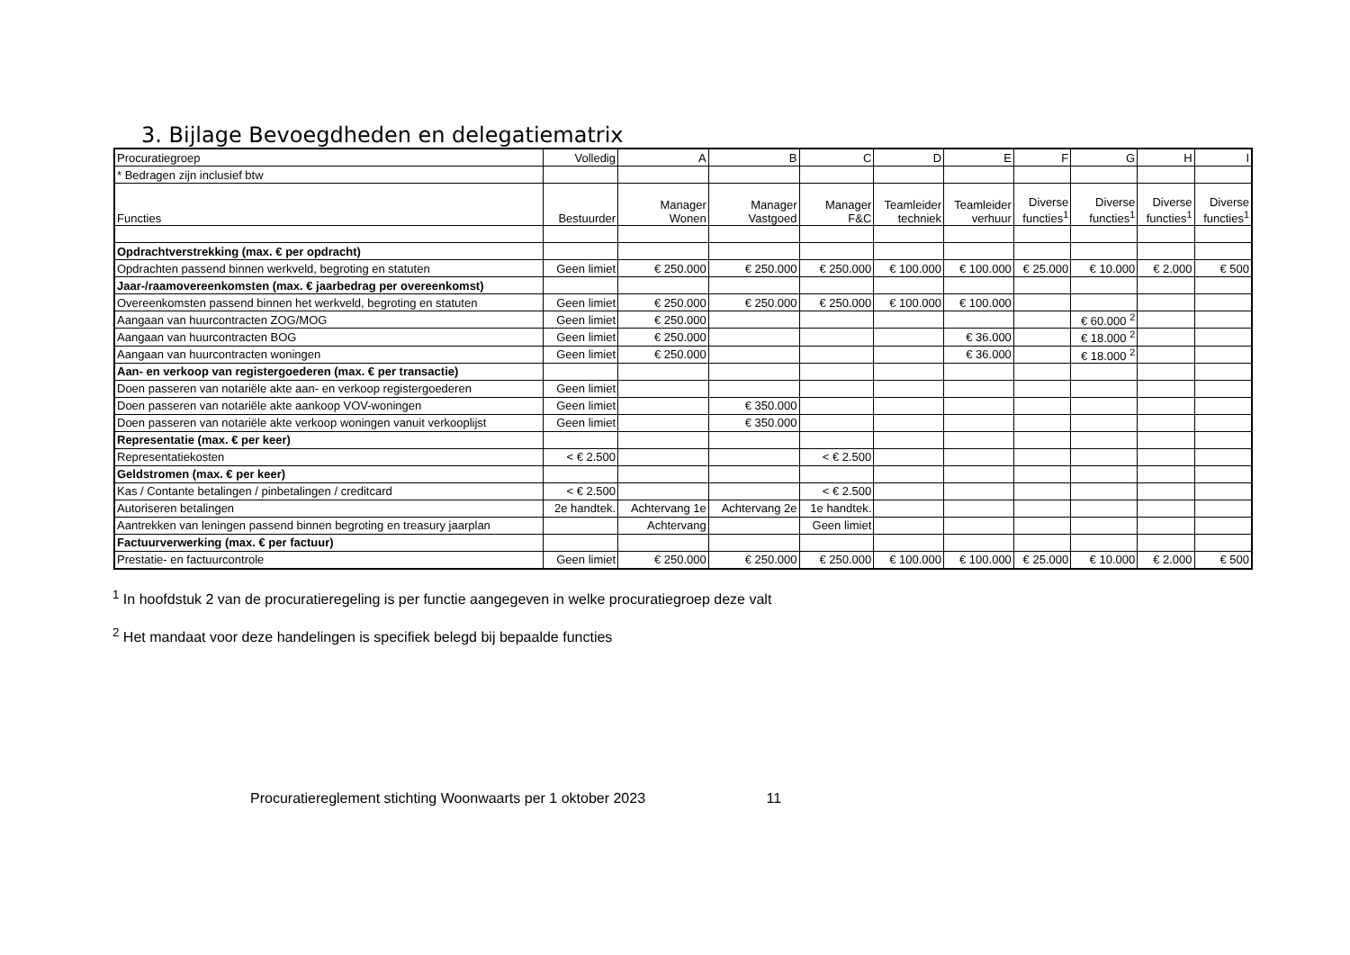3. Bijlage Bevoegdheden en delegatiematrix
| Procuratiegroep | Volledig | A | B | C | D | E | F | G | H | I |
| * Bedragen zijn inclusief btw | | | | | | | | | | |
| Functies | Bestuurder | Manager Wonen | Manager Vastgoed | Manager F&C | Teamleider techniek | Teamleider verhuur | Diverse functies<sup>1</sup> | Diverse functies<sup>1</sup> | Diverse functies<sup>1</sup> | Diverse functies<sup>1</sup> |
| Opdrachtverstrekking (max. € per opdracht) | | | | | | | | | | |
| Opdrachten passend binnen werkveld, begroting en statuten | Geen limiet | € 250.000 | € 250.000 | € 250.000 | € 100.000 | € 100.000 | € 25.000 | € 10.000 | € 2.000 | € 500 |
| Jaar-/raamovereenkomsten (max. € jaarbedrag per overeenkomst) | | | | | | | | | | |
| Overeenkomsten passend binnen het werkveld, begroting en statuten | Geen limiet | € 250.000 | € 250.000 | € 250.000 | € 100.000 | € 100.000 | | | | |
| Aangaan van huurcontracten ZOG/MOG | Geen limiet | € 250.000 | | | | | | € 60.000 <sup>2</sup> | | |
| Aangaan van huurcontracten BOG | Geen limiet | € 250.000 | | | | € 36.000 | | € 18.000 <sup>2</sup> | | |
| Aangaan van huurcontracten woningen | Geen limiet | € 250.000 | | | | € 36.000 | | € 18.000 <sup>2</sup> | | |
| Aan- en verkoop van registergoederen (max. € per transactie) | | | | | | | | | | |
| Doen passeren van notariële akte aan- en verkoop registergoederen | Geen limiet | | | | | | | | | |
| Doen passeren van notariële akte aankoop VOV-woningen | Geen limiet | | € 350.000 | | | | | | | |
| Doen passeren van notariële akte verkoop woningen vanuit verkooplijst | Geen limiet | | € 350.000 | | | | | | | |
| Representatie (max. € per keer) | | | | | | | | | | |
| Representatiekosten | < € 2.500 | | | < € 2.500 | | | | | | |
| Geldstromen (max. € per keer) | | | | | | | | | | |
| Kas / Contante betalingen / pinbetalingen / creditcard | < € 2.500 | | | < € 2.500 | | | | | | |
| Autoriseren betalingen | 2e handtek. | Achtervang 1e | Achtervang 2e | 1e handtek. | | | | | | |
| Aantrekken van leningen passend binnen begroting en treasury jaarplan | | Achtervang | | Geen limiet | | | | | | |
| Factuurverwerking (max. € per factuur) | | | | | | | | | | |
| Prestatie- en factuurcontrole | Geen limiet | € 250.000 | € 250.000 | € 250.000 | € 100.000 | € 100.000 | € 25.000 | € 10.000 | € 2.000 | € 500 |
<sup>1</sup> In hoofdstuk 2 van de procuratieregeling is per functie aangegeven in welke procuratiegroep deze valt
<sup>2</sup> Het mandaat voor deze handelingen is specifiek belegd bij bepaalde functies
Procuratiereglement stichting Woonwaarts per 1 oktober 2023 11